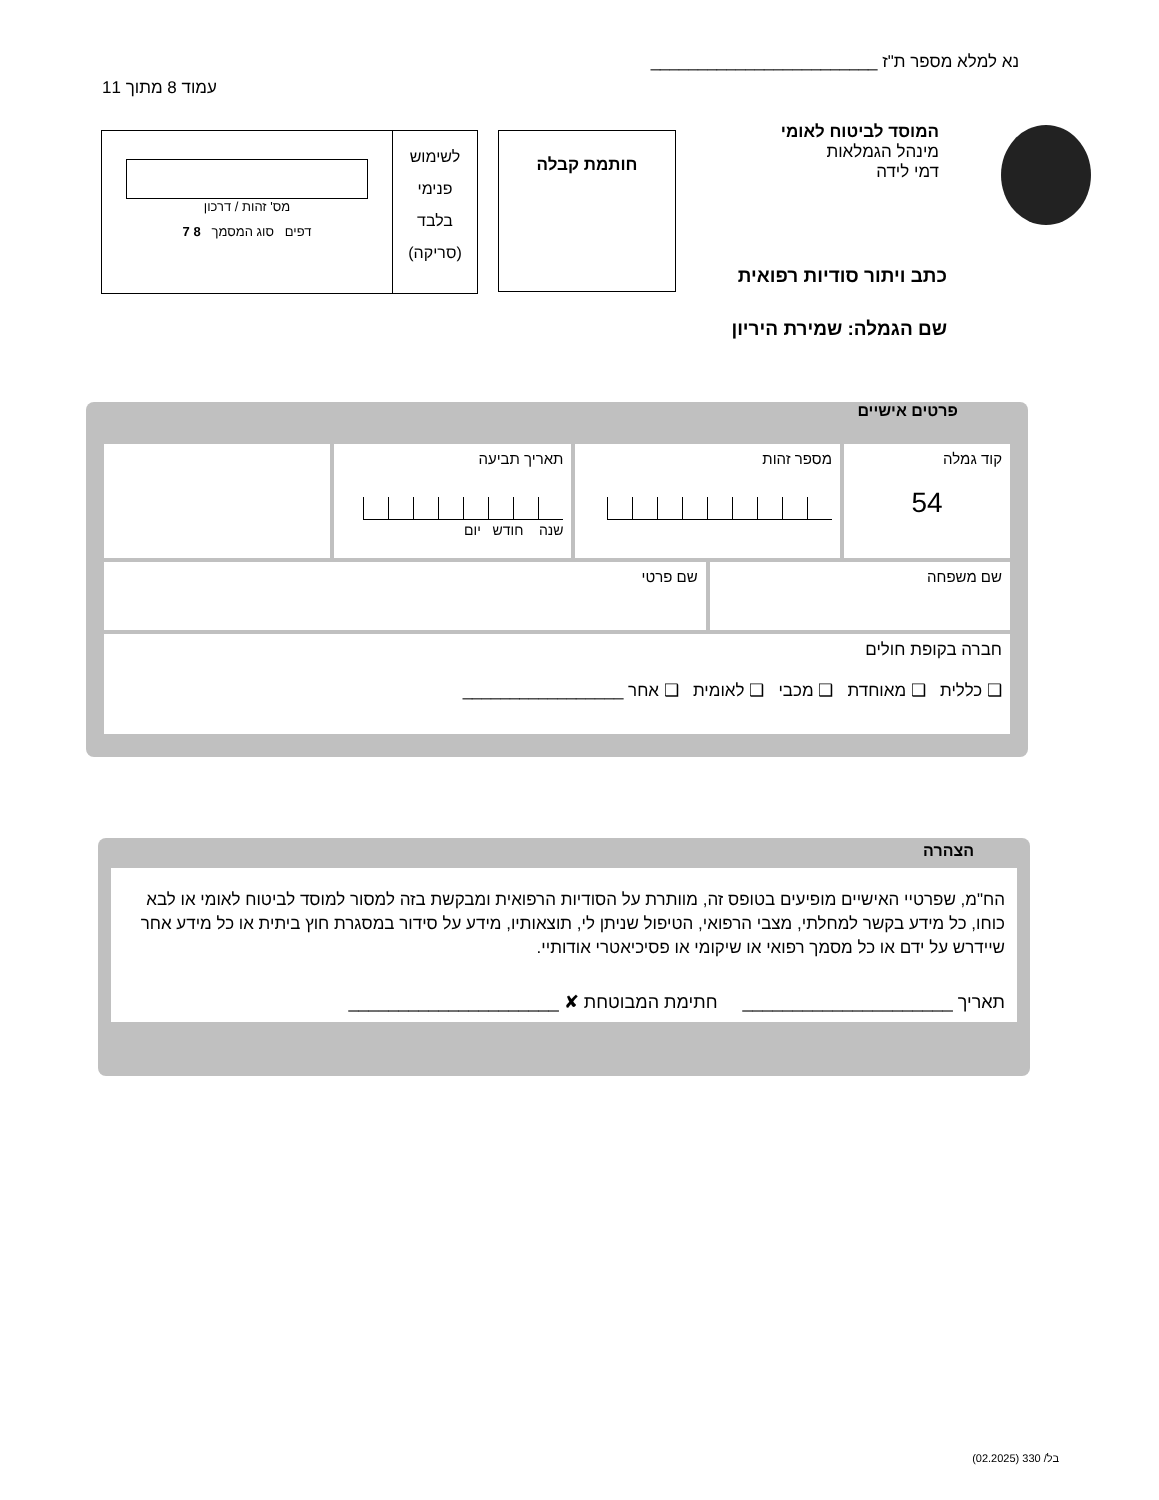נא למלא מספר ת"ז ________________________
עמוד 8 מתוך 11
המוסד לביטוח לאומי
מינהל הגמלאות
דמי לידה
כתב ויתור סודיות רפואית
שם הגמלה: שמירת היריון
חותמת קבלה
לשימוש
פנימי
בלבד
(סריקה)
מס' זהות / דרכון
דפים סוג המסמך 8 7
פרטים אישיים
| קוד גמלה 54 | מספר זהות | | תאריך תביעה שנה חודש יום | |
| שם משפחה | | שם פרטי | | |
| חברה בקופת חולים ❑ כללית ❑ מאוחדת ❑ מכבי ❑ לאומית ❑ אחר _________________ | | | | |
הצהרה
הח"מ, שפרטיי האישיים מופיעים בטופס זה, מוותרת על הסודיות הרפואית ומבקשת בזה למסור למוסד לביטוח לאומי או לבא כוחו, כל מידע בקשר למחלתי, מצבי הרפואי, הטיפול שניתן לי, תוצאותיו, מידע על סידור במסגרת חוץ ביתית או כל מידע אחר שיידרש על ידם או כל מסמך רפואי או שיקומי או פסיכיאטרי אודותיי.
תאריך _____________________ חתימת המבוטחת ✘ _____________________
בל/ 330 (02.2025)